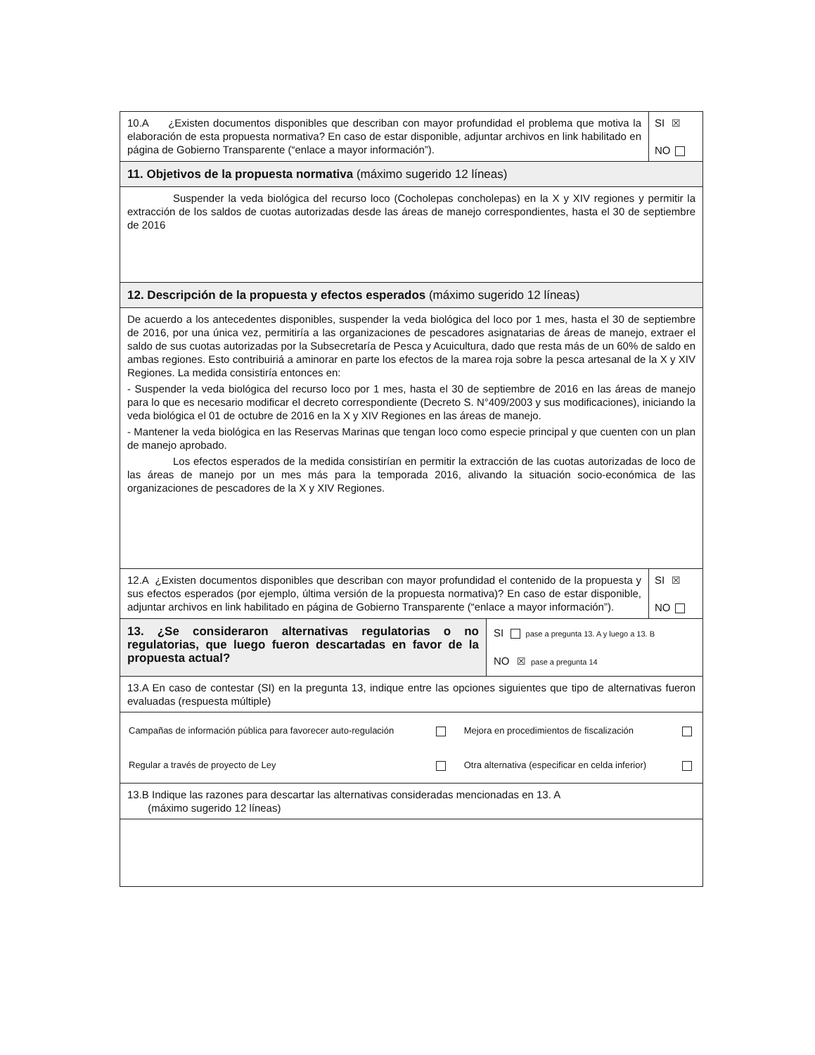10.A ¿Existen documentos disponibles que describan con mayor profundidad el problema que motiva la elaboración de esta propuesta normativa? En caso de estar disponible, adjuntar archivos en link habilitado en página de Gobierno Transparente (“enlace a mayor información”).
SI ☒
NO
11. Objetivos de la propuesta normativa (máximo sugerido 12 líneas)
Suspender la veda biológica del recurso loco (Cocholepas concholepas) en la X y XIV regiones y permitir la extracción de los saldos de cuotas autorizadas desde las áreas de manejo correspondientes, hasta el 30 de septiembre de 2016
12. Descripción de la propuesta y efectos esperados (máximo sugerido 12 líneas)
De acuerdo a los antecedentes disponibles, suspender la veda biológica del loco por 1 mes, hasta el 30 de septiembre de 2016, por una única vez, permitiría a las organizaciones de pescadores asignatarias de áreas de manejo, extraer el saldo de sus cuotas autorizadas por la Subsecretaría de Pesca y Acuicultura, dado que resta más de un 60% de saldo en ambas regiones. Esto contribuiriá a aminorar en parte los efectos de la marea roja sobre la pesca artesanal de la X y XIV Regiones. La medida consistiría entonces en:
- Suspender la veda biológica del recurso loco por 1 mes, hasta el 30 de septiembre de 2016 en las áreas de manejo para lo que es necesario modificar el decreto correspondiente (Decreto S. N°409/2003 y sus modificaciones), iniciando la veda biológica el 01 de octubre de 2016 en la X y XIV Regiones en las áreas de manejo.
- Mantener la veda biológica en las Reservas Marinas que tengan loco como especie principal y que cuenten con un plan de manejo aprobado.
Los efectos esperados de la medida consistirían en permitir la extracción de las cuotas autorizadas de loco de las áreas de manejo por un mes más para la temporada 2016, alivando la situación socio-económica de las organizaciones de pescadores de la X y XIV Regiones.
12.A ¿Existen documentos disponibles que describan con mayor profundidad el contenido de la propuesta y sus efectos esperados (por ejemplo, última versión de la propuesta normativa)? En caso de estar disponible, adjuntar archivos en link habilitado en página de Gobierno Transparente (“enlace a mayor información”).
SI ☒
NO
13. ¿Se consideraron alternativas regulatorias o no regulatorias, que luego fueron descartadas en favor de la propuesta actual?
SI pase a pregunta 13. A y luego a 13. B
NO ☒ pase a pregunta 14
13.A En caso de contestar (SI) en la pregunta 13, indique entre las opciones siguientes que tipo de alternativas fueron evaluadas (respuesta múltiple)
| Campañas de información pública para favorecer auto-regulación | | Mejora en procedimientos de fiscalización | |
| Regular a través de proyecto de Ley | | Otra alternativa (especificar en celda inferior) | |
13.B Indique las razones para descartar las alternativas consideradas mencionadas en 13. A
(máximo sugerido 12 líneas)